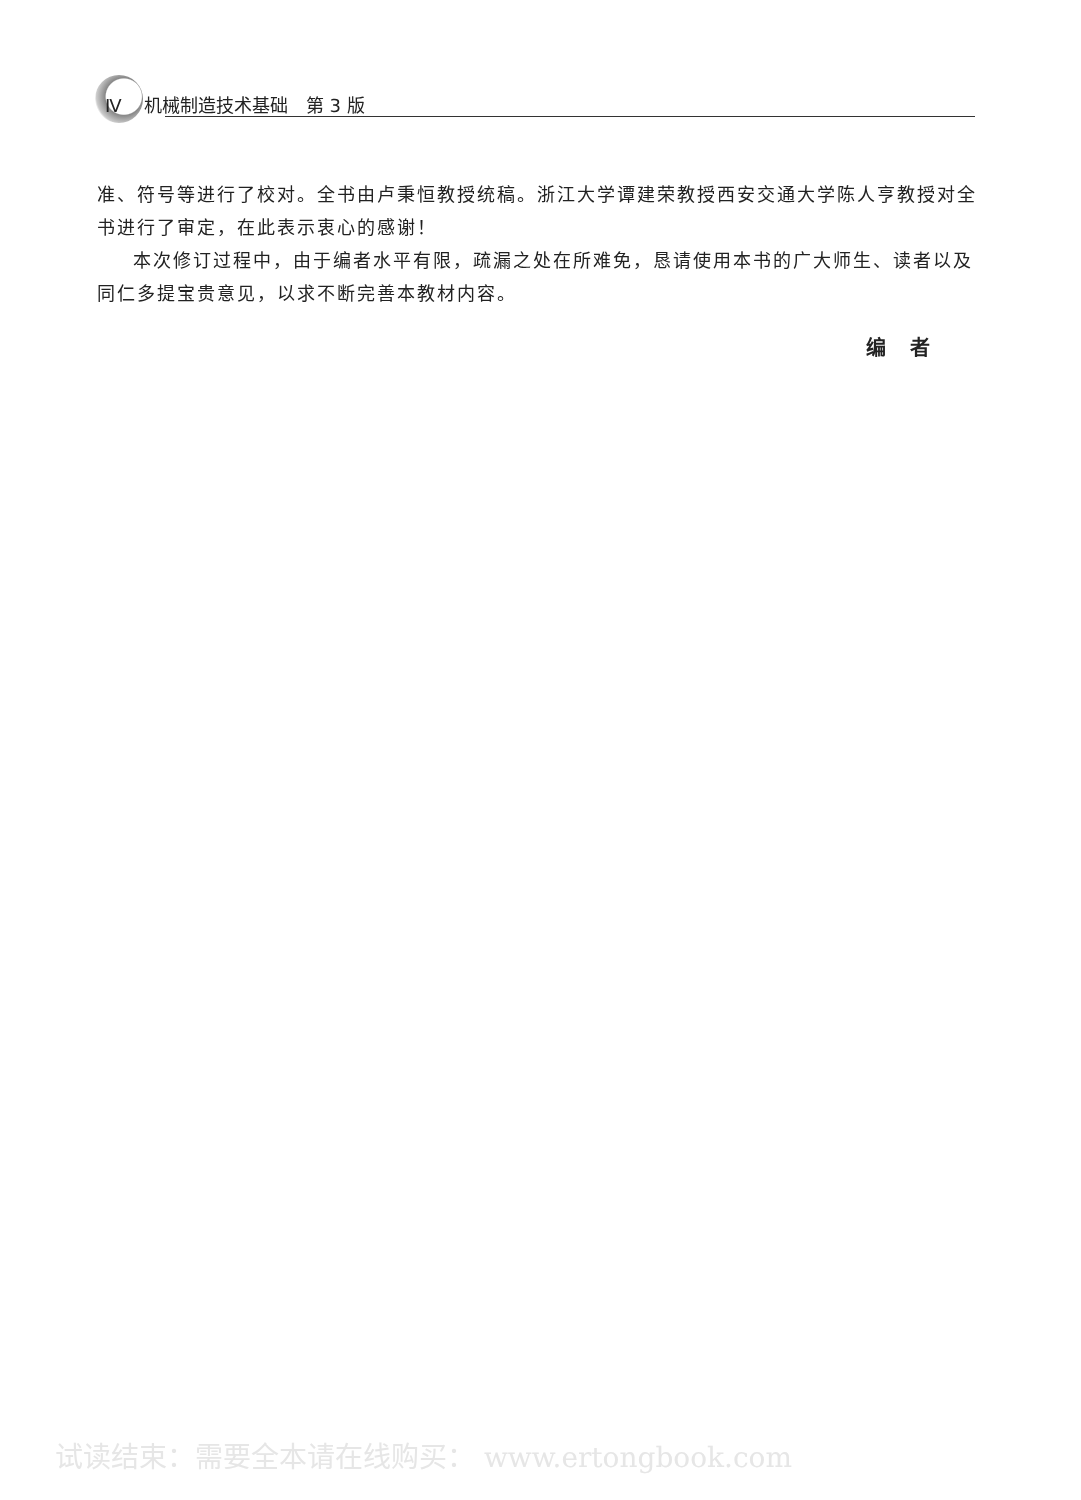Ⅳ 机械制造技术基础 第 3 版
准、符号等进行了校对。全书由卢秉恒教授统稿。浙江大学谭建荣教授西安交通大学陈人亨教授对全书进行了审定，在此表示衷心的感谢！
本次修订过程中，由于编者水平有限，疏漏之处在所难免，恳请使用本书的广大师生、读者以及同仁多提宝贵意见，以求不断完善本教材内容。
编　者
试读结束：需要全本请在线购买： www.ertongbook.com